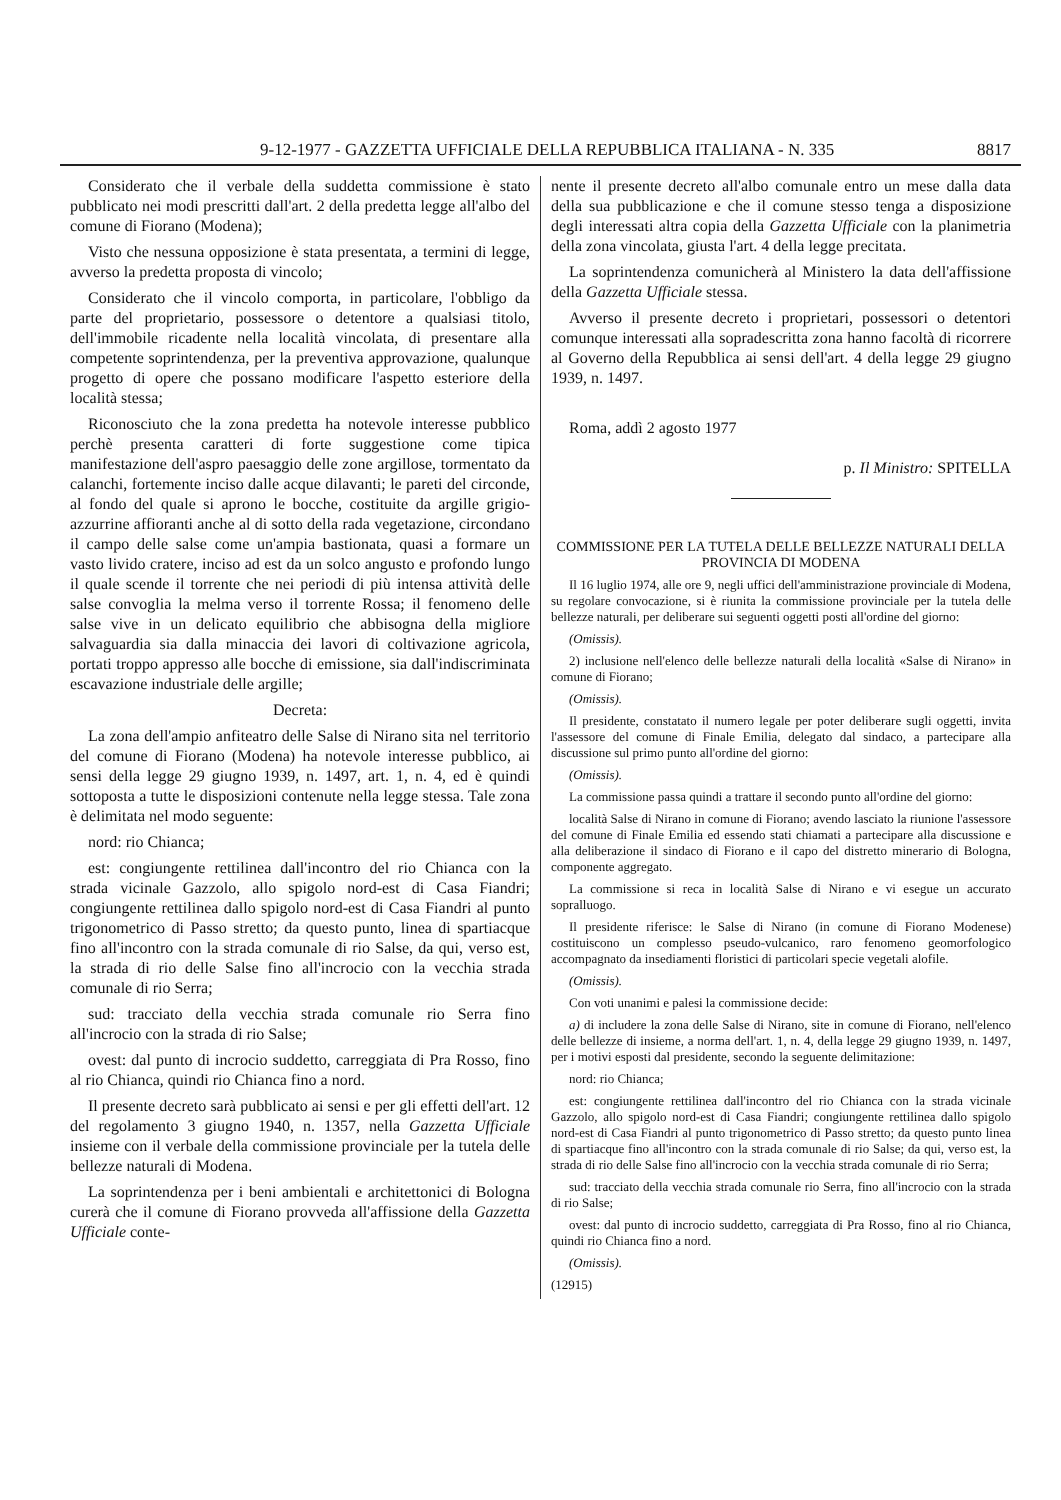9-12-1977 - GAZZETTA UFFICIALE DELLA REPUBBLICA ITALIANA - N. 335 8817
Considerato che il verbale della suddetta commissione è stato pubblicato nei modi prescritti dall'art. 2 della predetta legge all'albo del comune di Fiorano (Modena);
Visto che nessuna opposizione è stata presentata, a termini di legge, avverso la predetta proposta di vincolo;
Considerato che il vincolo comporta, in particolare, l'obbligo da parte del proprietario, possessore o detentore a qualsiasi titolo, dell'immobile ricadente nella località vincolata, di presentare alla competente soprintendenza, per la preventiva approvazione, qualunque progetto di opere che possano modificare l'aspetto esteriore della località stessa;
Riconosciuto che la zona predetta ha notevole interesse pubblico perchè presenta caratteri di forte suggestione come tipica manifestazione dell'aspro paesaggio delle zone argillose, tormentato da calanchi, fortemente inciso dalle acque dilavanti; le pareti del circonde, al fondo del quale si aprono le bocche, costituite da argille grigio-azzurrine affioranti anche al di sotto della rada vegetazione, circondano il campo delle salse come un'ampia bastionata, quasi a formare un vasto livido cratere, inciso ad est da un solco angusto e profondo lungo il quale scende il torrente che nei periodi di più intensa attività delle salse convoglia la melma verso il torrente Rossa; il fenomeno delle salse vive in un delicato equilibrio che abbisogna della migliore salvaguardia sia dalla minaccia dei lavori di coltivazione agricola, portati troppo appresso alle bocche di emissione, sia dall'indiscriminata escavazione industriale delle argille;
Decreta:
La zona dell'ampio anfiteatro delle Salse di Nirano sita nel territorio del comune di Fiorano (Modena) ha notevole interesse pubblico, ai sensi della legge 29 giugno 1939, n. 1497, art. 1, n. 4, ed è quindi sottoposta a tutte le disposizioni contenute nella legge stessa. Tale zona è delimitata nel modo seguente:
nord: rio Chianca;
est: congiungente rettilinea dall'incontro del rio Chianca con la strada vicinale Gazzolo, allo spigolo nord-est di Casa Fiandri; congiungente rettilinea dallo spigolo nord-est di Casa Fiandri al punto trigonometrico di Passo stretto; da questo punto, linea di spartiacque fino all'incontro con la strada comunale di rio Salse, da qui, verso est, la strada di rio delle Salse fino all'incrocio con la vecchia strada comunale di rio Serra;
sud: tracciato della vecchia strada comunale rio Serra fino all'incrocio con la strada di rio Salse;
ovest: dal punto di incrocio suddetto, carreggiata di Pra Rosso, fino al rio Chianca, quindi rio Chianca fino a nord.
Il presente decreto sarà pubblicato ai sensi e per gli effetti dell'art. 12 del regolamento 3 giugno 1940, n. 1357, nella Gazzetta Ufficiale insieme con il verbale della commissione provinciale per la tutela delle bellezze naturali di Modena.
La soprintendenza per i beni ambientali e architettonici di Bologna curerà che il comune di Fiorano provveda all'affissione della Gazzetta Ufficiale conte-
nente il presente decreto all'albo comunale entro un mese dalla data della sua pubblicazione e che il comune stesso tenga a disposizione degli interessati altra copia della Gazzetta Ufficiale con la planimetria della zona vincolata, giusta l'art. 4 della legge precitata.
La soprintendenza comunicherà al Ministero la data dell'affissione della Gazzetta Ufficiale stessa.
Avverso il presente decreto i proprietari, possessori o detentori comunque interessati alla sopradescritta zona hanno facoltà di ricorrere al Governo della Repubblica ai sensi dell'art. 4 della legge 29 giugno 1939, n. 1497.
Roma, addì 2 agosto 1977
p. Il Ministro: SPITELLA
COMMISSIONE PER LA TUTELA DELLE BELLEZZE NATURALI DELLA PROVINCIA DI MODENA
Il 16 luglio 1974, alle ore 9, negli uffici dell'amministrazione provinciale di Modena, su regolare convocazione, si è riunita la commissione provinciale per la tutela delle bellezze naturali, per deliberare sui seguenti oggetti posti all'ordine del giorno:
(Omissis).
2) inclusione nell'elenco delle bellezze naturali della località «Salse di Nirano» in comune di Fiorano;
(Omissis).
Il presidente, constatato il numero legale per poter deliberare sugli oggetti, invita l'assessore del comune di Finale Emilia, delegato dal sindaco, a partecipare alla discussione sul primo punto all'ordine del giorno:
(Omissis).
La commissione passa quindi a trattare il secondo punto all'ordine del giorno:
località Salse di Nirano in comune di Fiorano; avendo lasciato la riunione l'assessore del comune di Finale Emilia ed essendo stati chiamati a partecipare alla discussione e alla deliberazione il sindaco di Fiorano e il capo del distretto minerario di Bologna, componente aggregato.
La commissione si reca in località Salse di Nirano e vi esegue un accurato sopralluogo.
Il presidente riferisce: le Salse di Nirano (in comune di Fiorano Modenese) costituiscono un complesso pseudo-vulcanico, raro fenomeno geomorfologico accompagnato da insediamenti floristici di particolari specie vegetali alofile.
(Omissis).
Con voti unanimi e palesi la commissione decide:
a) di includere la zona delle Salse di Nirano, site in comune di Fiorano, nell'elenco delle bellezze di insieme, a norma dell'art. 1, n. 4, della legge 29 giugno 1939, n. 1497, per i motivi esposti dal presidente, secondo la seguente delimitazione:
nord: rio Chianca;
est: congiungente rettilinea dall'incontro del rio Chianca con la strada vicinale Gazzolo, allo spigolo nord-est di Casa Fiandri; congiungente rettilinea dallo spigolo nord-est di Casa Fiandri al punto trigonometrico di Passo stretto; da questo punto linea di spartiacque fino all'incontro con la strada comunale di rio Salse; da qui, verso est, la strada di rio delle Salse fino all'incrocio con la vecchia strada comunale di rio Serra;
sud: tracciato della vecchia strada comunale rio Serra, fino all'incrocio con la strada di rio Salse;
ovest: dal punto di incrocio suddetto, carreggiata di Pra Rosso, fino al rio Chianca, quindi rio Chianca fino a nord.
(Omissis).
(12915)